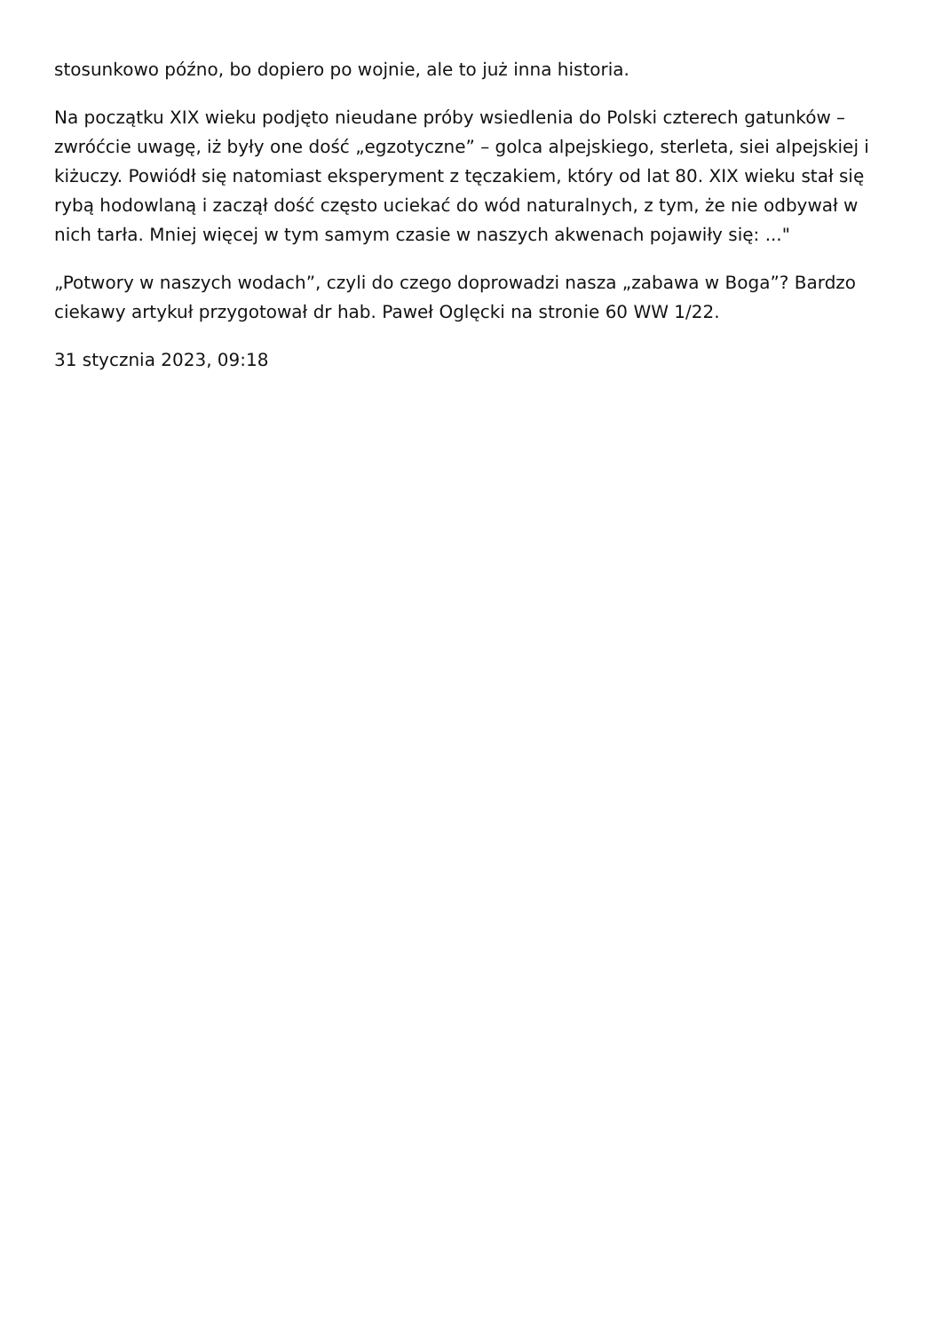stosunkowo późno, bo dopiero po wojnie, ale to już inna historia.
Na początku XIX wieku podjęto nieudane próby wsiedlenia do Polski czterech gatunków – zwróćcie uwagę, iż były one dość „egzotyczne” – golca alpejskiego, sterleta, siei alpejskiej i kiżuczy. Powiódł się natomiast eksperyment z tęczakiem, który od lat 80. XIX wieku stał się rybą hodowlaną i zaczął dość często uciekać do wód naturalnych, z tym, że nie odbywał w nich tarła. Mniej więcej w tym samym czasie w naszych akwenach pojawiły się: ..."
„Potwory w naszych wodach”, czyli do czego doprowadzi nasza „zabawa w Boga”? Bardzo ciekawy artykuł przygotował dr hab. Paweł Oglęcki na stronie 60 WW 1/22.
31 stycznia 2023, 09:18